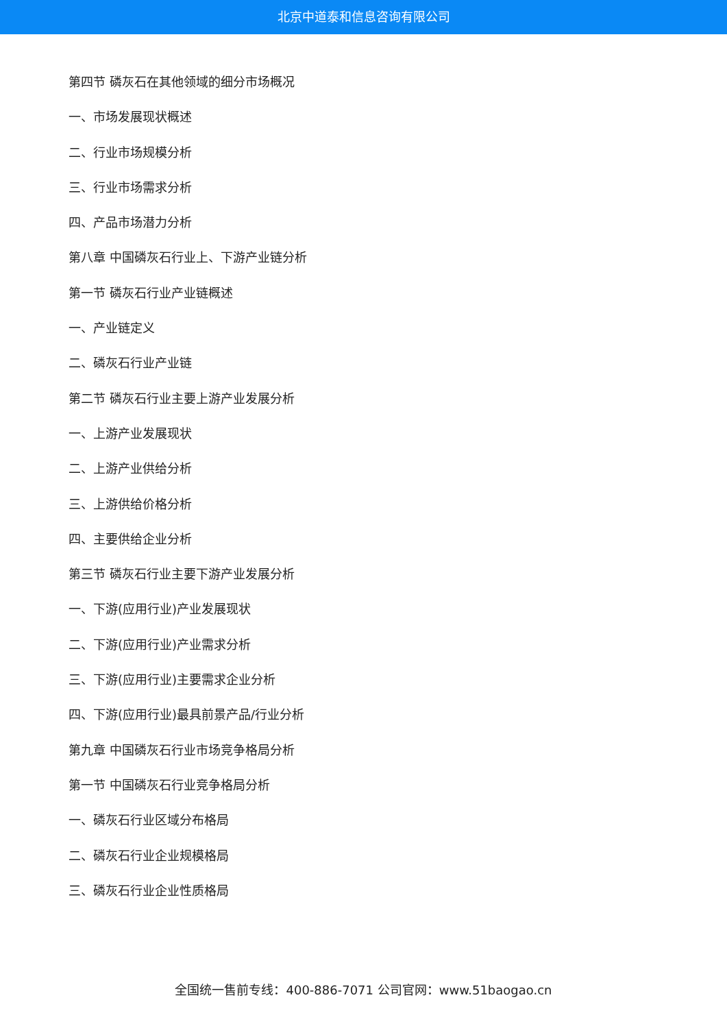北京中道泰和信息咨询有限公司
第四节 磷灰石在其他领域的细分市场概况
一、市场发展现状概述
二、行业市场规模分析
三、行业市场需求分析
四、产品市场潜力分析
第八章 中国磷灰石行业上、下游产业链分析
第一节 磷灰石行业产业链概述
一、产业链定义
二、磷灰石行业产业链
第二节 磷灰石行业主要上游产业发展分析
一、上游产业发展现状
二、上游产业供给分析
三、上游供给价格分析
四、主要供给企业分析
第三节 磷灰石行业主要下游产业发展分析
一、下游(应用行业)产业发展现状
二、下游(应用行业)产业需求分析
三、下游(应用行业)主要需求企业分析
四、下游(应用行业)最具前景产品/行业分析
第九章 中国磷灰石行业市场竞争格局分析
第一节 中国磷灰石行业竞争格局分析
一、磷灰石行业区域分布格局
二、磷灰石行业企业规模格局
三、磷灰石行业企业性质格局
全国统一售前专线：400-886-7071 公司官网：www.51baogao.cn